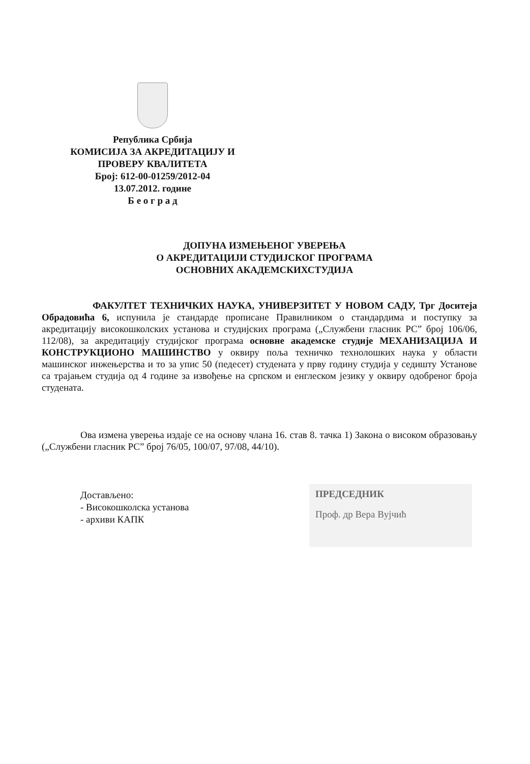Република Србија
КОМИСИЈА ЗА АКРЕДИТАЦИЈУ И
ПРОВЕРУ КВАЛИТЕТА
Број: 612-00-01259/2012-04
13.07.2012. године
Б е о г р а д
ДОПУНА ИЗМЕЊЕНОГ УВЕРЕЊА
О АКРЕДИТАЦИЈИ СТУДИЈСКОГ ПРОГРАМА
ОСНОВНИХ АКАДЕМСКИХСТУДИЈА
ФАКУЛТЕТ ТЕХНИЧКИХ НАУКА, УНИВЕРЗИТЕТ У НОВОМ САДУ, Трг Доситеја Обрадовића 6, испунила је стандарде прописане Правилником о стандардима и поступку за акредитацију високошколских установа и студијских програма („Службени гласник РС” број 106/06, 112/08), за акредитацију студијског програма основне академске студије МЕХАНИЗАЦИЈА И КОНСТРУКЦИОНО МАШИНСТВО у оквиру поља техничко технолошких наука у области машинског инжењерства и то за упис 50 (педесет) студената у прву годину студија у седишту Установе са трајањем студија од 4 године за извођење на српском и енглеском језику у оквиру одобреног броја студената.
Ова измена уверења издаје се на основу члана 16. став 8. тачка 1) Закона о високом образовању („Службени гласник РС” број 76/05, 100/07, 97/08, 44/10).
Достављено:
- Високошколска установа
- архиви КАПК
ПРЕДСЕДНИК
Проф. др Вера Вујчић